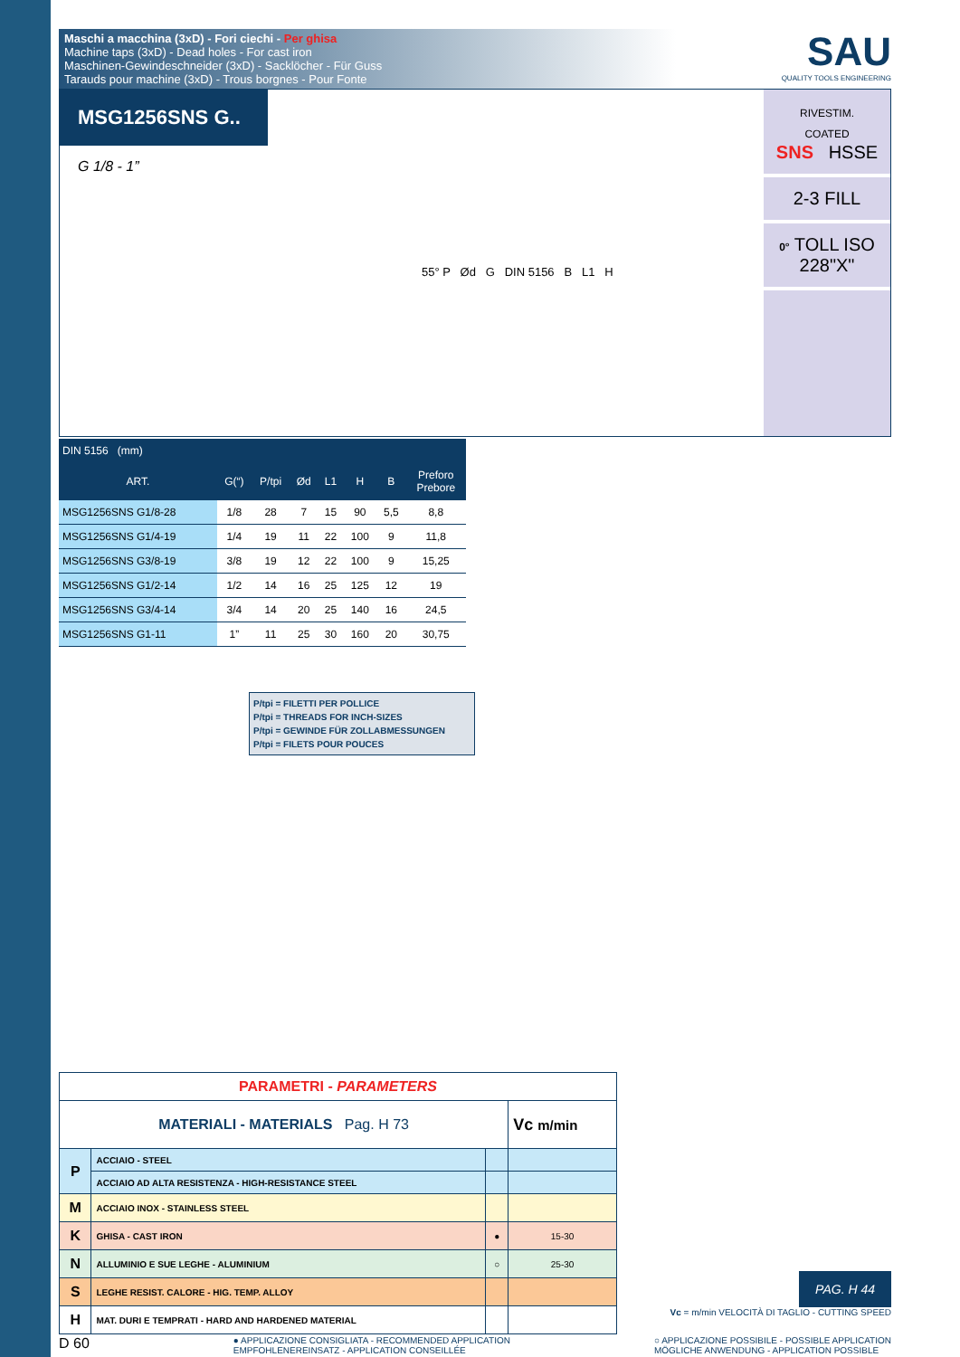Maschi a macchina (3xD) - Fori ciechi - Per ghisa
Machine taps (3xD) - Dead holes - For cast iron
Maschinen-Gewindeschneider (3xD) - Sacklöcher - Für Guss
Tarauds pour machine (3xD) - Trous borgnes - Pour Fonte
SAU
QUALITY TOOLS ENGINEERING
MSG1256SNS G..
G 1/8 - 1”
55° P Ød G DIN 5156 B L1 H
RIVESTIM.
COATED
SNS HSSE
2-3 FILL
0° TOLL ISO 228"X"
| DIN 5156 (mm) | | | | | | | |
| --- | --- | --- | --- | --- | --- | --- | --- |
| ART. | G(“) | P/tpi | Ød | L1 | H | B | Preforo Prebore |
| MSG1256SNS G1/8-28 | 1/8 | 28 | 7 | 15 | 90 | 5,5 | 8,8 |
| MSG1256SNS G1/4-19 | 1/4 | 19 | 11 | 22 | 100 | 9 | 11,8 |
| MSG1256SNS G3/8-19 | 3/8 | 19 | 12 | 22 | 100 | 9 | 15,25 |
| MSG1256SNS G1/2-14 | 1/2 | 14 | 16 | 25 | 125 | 12 | 19 |
| MSG1256SNS G3/4-14 | 3/4 | 14 | 20 | 25 | 140 | 16 | 24,5 |
| MSG1256SNS G1-11 | 1” | 11 | 25 | 30 | 160 | 20 | 30,75 |
P/tpi = FILETTI PER POLLICE
P/tpi = THREADS FOR INCH-SIZES
P/tpi = GEWINDE FÜR ZOLLABMESSUNGEN
P/tpi = FILETS POUR POUCES
| PARAMETRI - PARAMETERS | | | |
| MATERIALI - MATERIALS Pag. H 73 | | | Vc m/min |
| P | ACCIAIO - STEEL | | |
| | ACCIAIO AD ALTA RESISTENZA - HIGH-RESISTANCE STEEL | | |
| M | ACCIAIO INOX - STAINLESS STEEL | | |
| K | GHISA - CAST IRON | ● | 15-30 |
| N | ALLUMINIO E SUE LEGHE - ALUMINIUM | ○ | 25-30 |
| S | LEGHE RESIST. CALORE - HIG. TEMP. ALLOY | | |
| H | MAT. DURI E TEMPRATI - HARD AND HARDENED MATERIAL | | |
PAG. H 44
Vc = m/min VELOCITÀ DI TAGLIO - CUTTING SPEED
D 60 ● APPLICAZIONE CONSIGLIATA - RECOMMENDED APPLICATION
EMPFOHLENEREINSATZ - APPLICATION CONSEILLÉE ○ APPLICAZIONE POSSIBILE - POSSIBLE APPLICATION
MÖGLICHE ANWENDUNG - APPLICATION POSSIBLE